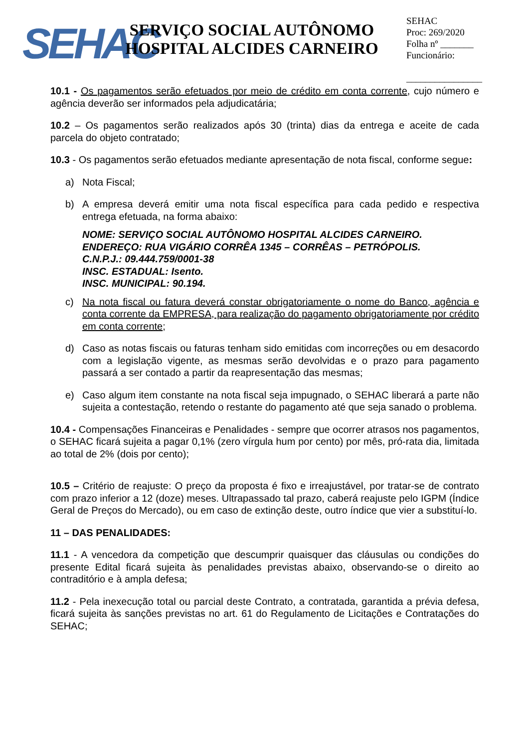SEHAC
SERVIÇO SOCIAL AUTÔNOMO
HOSPITAL ALCIDES CARNEIRO
SEHAC
Proc: 269/2020
Folha nº _______
Funcionário:
________________
10.1 - Os pagamentos serão efetuados por meio de crédito em conta corrente, cujo número e agência deverão ser informados pela adjudicatária;
10.2 – Os pagamentos serão realizados após 30 (trinta) dias da entrega e aceite de cada parcela do objeto contratado;
10.3 - Os pagamentos serão efetuados mediante apresentação de nota fiscal, conforme segue:
a) Nota Fiscal;
b) A empresa deverá emitir uma nota fiscal específica para cada pedido e respectiva entrega efetuada, na forma abaixo:
NOME: SERVIÇO SOCIAL AUTÔNOMO HOSPITAL ALCIDES CARNEIRO.
ENDEREÇO: RUA VIGÁRIO CORRÊA 1345 – CORRÊAS – PETRÓPOLIS.
C.N.P.J.: 09.444.759/0001-38
INSC. ESTADUAL: Isento.
INSC. MUNICIPAL: 90.194.
c) Na nota fiscal ou fatura deverá constar obrigatoriamente o nome do Banco, agência e conta corrente da EMPRESA, para realização do pagamento obrigatoriamente por crédito em conta corrente;
d) Caso as notas fiscais ou faturas tenham sido emitidas com incorreções ou em desacordo com a legislação vigente, as mesmas serão devolvidas e o prazo para pagamento passará a ser contado a partir da reapresentação das mesmas;
e) Caso algum item constante na nota fiscal seja impugnado, o SEHAC liberará a parte não sujeita a contestação, retendo o restante do pagamento até que seja sanado o problema.
10.4 - Compensações Financeiras e Penalidades - sempre que ocorrer atrasos nos pagamentos, o SEHAC ficará sujeita a pagar 0,1% (zero vírgula hum por cento) por mês, pró-rata dia, limitada ao total de 2% (dois por cento);
10.5 – Critério de reajuste: O preço da proposta é fixo e irreajustável, por tratar-se de contrato com prazo inferior a 12 (doze) meses. Ultrapassado tal prazo, caberá reajuste pelo IGPM (Índice Geral de Preços do Mercado), ou em caso de extinção deste, outro índice que vier a substituí-lo.
11 – DAS PENALIDADES:
11.1 - A vencedora da competição que descumprir quaisquer das cláusulas ou condições do presente Edital ficará sujeita às penalidades previstas abaixo, observando-se o direito ao contraditório e à ampla defesa;
11.2 - Pela inexecução total ou parcial deste Contrato, a contratada, garantida a prévia defesa, ficará sujeita às sanções previstas no art. 61 do Regulamento de Licitações e Contratações do SEHAC;